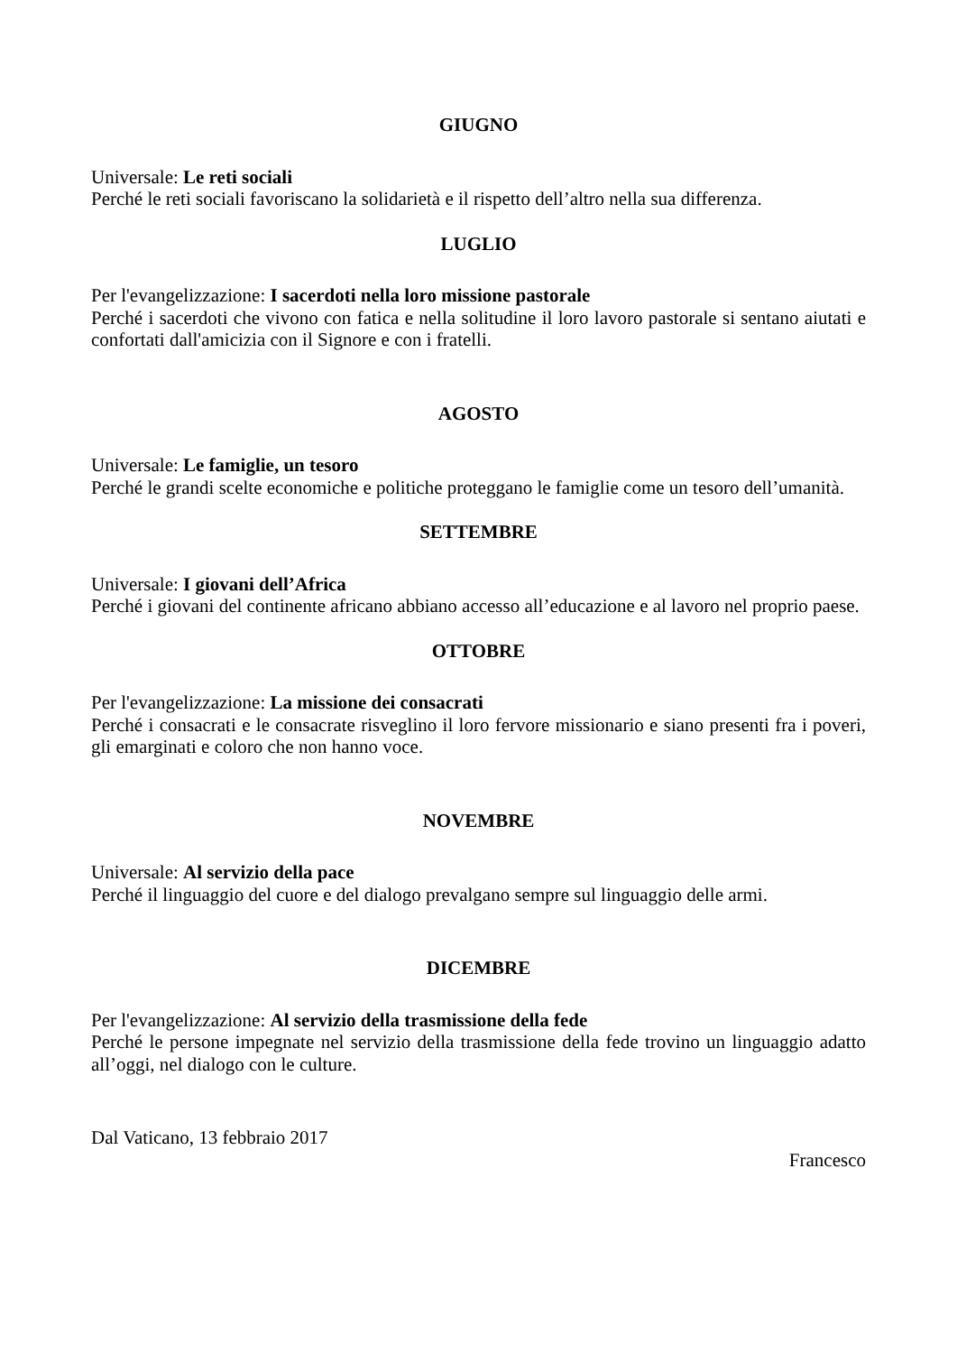GIUGNO
Universale: Le reti sociali
Perché le reti sociali favoriscano la solidarietà e il rispetto dell’altro nella sua differenza.
LUGLIO
Per l'evangelizzazione: I sacerdoti nella loro missione pastorale
Perché i sacerdoti che vivono con fatica e nella solitudine il loro lavoro pastorale si sentano aiutati e confortati dall'amicizia con il Signore e con i fratelli.
AGOSTO
Universale: Le famiglie, un tesoro
Perché le grandi scelte economiche e politiche proteggano le famiglie come un tesoro dell’umanità.
SETTEMBRE
Universale: I giovani dell’Africa
Perché i giovani del continente africano abbiano accesso all’educazione e al lavoro nel proprio paese.
OTTOBRE
Per l'evangelizzazione: La missione dei consacrati
Perché i consacrati e le consacrate risveglino il loro fervore missionario e siano presenti fra i poveri, gli emarginati e coloro che non hanno voce.
NOVEMBRE
Universale: Al servizio della pace
Perché il linguaggio del cuore e del dialogo prevalgano sempre sul linguaggio delle armi.
DICEMBRE
Per l'evangelizzazione: Al servizio della trasmissione della fede
Perché le persone impegnate nel servizio della trasmissione della fede trovino un linguaggio adatto all’oggi, nel dialogo con le culture.
Dal Vaticano, 13 febbraio 2017
Francesco